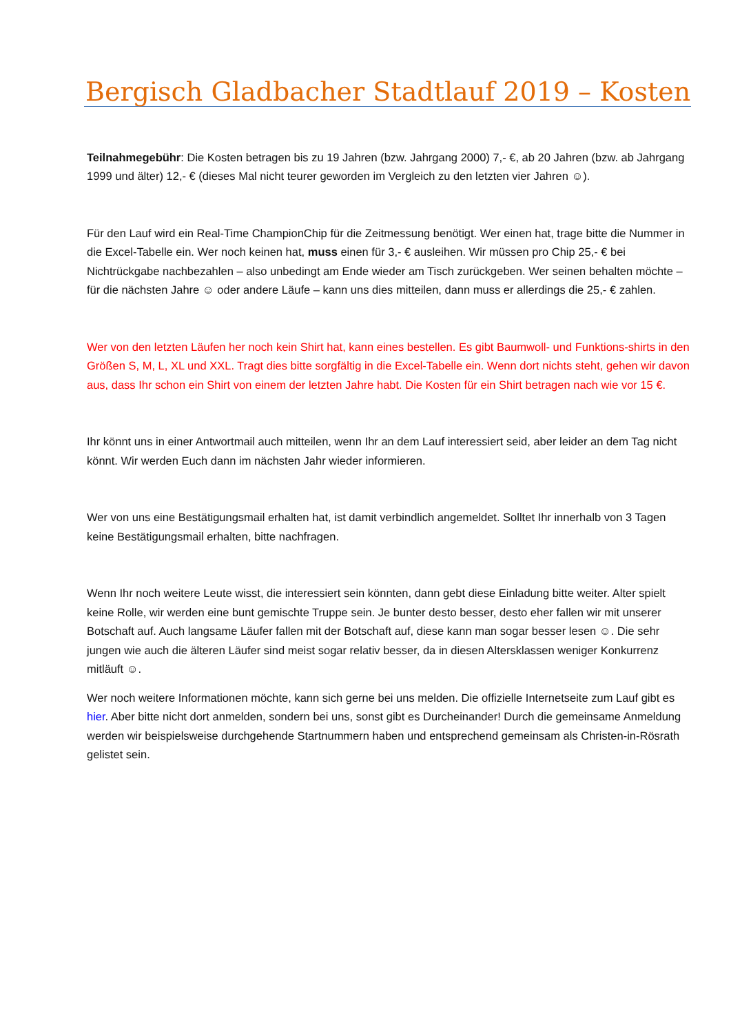Bergisch Gladbacher Stadtlauf 2019 – Kosten
Teilnahmegebühr: Die Kosten betragen bis zu 19 Jahren (bzw. Jahrgang 2000) 7,- €, ab 20 Jahren (bzw. ab Jahrgang 1999 und älter) 12,- € (dieses Mal nicht teurer geworden im Vergleich zu den letzten vier Jahren ☺).
Für den Lauf wird ein Real-Time ChampionChip für die Zeitmessung benötigt. Wer einen hat, trage bitte die Nummer in die Excel-Tabelle ein. Wer noch keinen hat, muss einen für 3,- € ausleihen. Wir müssen pro Chip 25,- € bei Nichtrückgabe nachbezahlen – also unbedingt am Ende wieder am Tisch zurückgeben. Wer seinen behalten möchte – für die nächsten Jahre ☺ oder andere Läufe – kann uns dies mitteilen, dann muss er allerdings die 25,- € zahlen.
Wer von den letzten Läufen her noch kein Shirt hat, kann eines bestellen. Es gibt Baumwoll- und Funktions-shirts in den Größen S, M, L, XL und XXL. Tragt dies bitte sorgfältig in die Excel-Tabelle ein. Wenn dort nichts steht, gehen wir davon aus, dass Ihr schon ein Shirt von einem der letzten Jahre habt. Die Kosten für ein Shirt betragen nach wie vor 15 €.
Ihr könnt uns in einer Antwortmail auch mitteilen, wenn Ihr an dem Lauf interessiert seid, aber leider an dem Tag nicht könnt. Wir werden Euch dann im nächsten Jahr wieder informieren.
Wer von uns eine Bestätigungsmail erhalten hat, ist damit verbindlich angemeldet. Solltet Ihr innerhalb von 3 Tagen keine Bestätigungsmail erhalten, bitte nachfragen.
Wenn Ihr noch weitere Leute wisst, die interessiert sein könnten, dann gebt diese Einladung bitte weiter. Alter spielt keine Rolle, wir werden eine bunt gemischte Truppe sein. Je bunter desto besser, desto eher fallen wir mit unserer Botschaft auf. Auch langsame Läufer fallen mit der Botschaft auf, diese kann man sogar besser lesen ☺. Die sehr jungen wie auch die älteren Läufer sind meist sogar relativ besser, da in diesen Altersklassen weniger Konkurrenz mitläuft ☺.
Wer noch weitere Informationen möchte, kann sich gerne bei uns melden. Die offizielle Internetseite zum Lauf gibt es hier. Aber bitte nicht dort anmelden, sondern bei uns, sonst gibt es Durcheinander! Durch die gemeinsame Anmeldung werden wir beispielsweise durchgehende Startnummern haben und entsprechend gemeinsam als Christen-in-Rösrath gelistet sein.